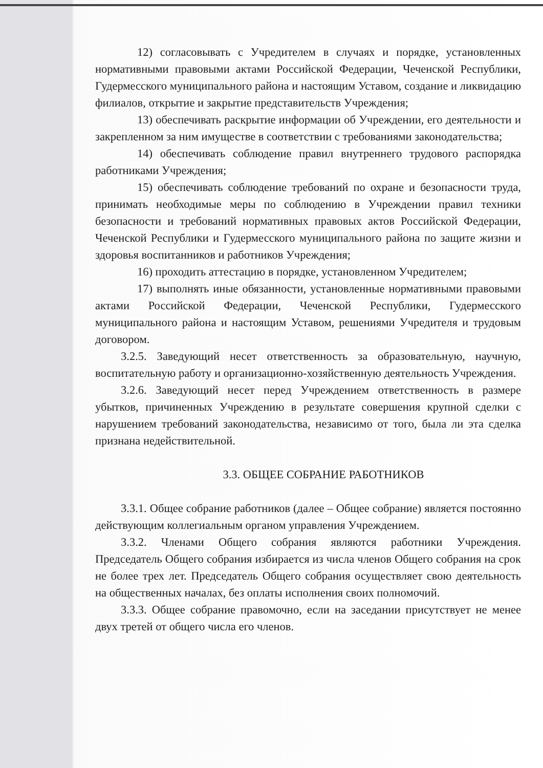12) согласовывать с Учредителем в случаях и порядке, установленных нормативными правовыми актами Российской Федерации, Чеченской Республики, Гудермесского муниципального района и настоящим Уставом, создание и ликвидацию филиалов, открытие и закрытие представительств Учреждения;
13) обеспечивать раскрытие информации об Учреждении, его деятельности и закрепленном за ним имуществе в соответствии с требованиями законодательства;
14) обеспечивать соблюдение правил внутреннего трудового распорядка работниками Учреждения;
15) обеспечивать соблюдение требований по охране и безопасности труда, принимать необходимые меры по соблюдению в Учреждении правил техники безопасности и требований нормативных правовых актов Российской Федерации, Чеченской Республики и Гудермесского муниципального района по защите жизни и здоровья воспитанников и работников Учреждения;
16) проходить аттестацию в порядке, установленном Учредителем;
17) выполнять иные обязанности, установленные нормативными правовыми актами Российской Федерации, Чеченской Республики, Гудермесского муниципального района и настоящим Уставом, решениями Учредителя и трудовым договором.
3.2.5. Заведующий несет ответственность за образовательную, научную, воспитательную работу и организационно-хозяйственную деятельность Учреждения.
3.2.6. Заведующий несет перед Учреждением ответственность в размере убытков, причиненных Учреждению в результате совершения крупной сделки с нарушением требований законодательства, независимо от того, была ли эта сделка признана недействительной.
3.3. ОБЩЕЕ СОБРАНИЕ РАБОТНИКОВ
3.3.1. Общее собрание работников (далее – Общее собрание) является постоянно действующим коллегиальным органом управления Учреждением.
3.3.2. Членами Общего собрания являются работники Учреждения. Председатель Общего собрания избирается из числа членов Общего собрания на срок не более трех лет. Председатель Общего собрания осуществляет свою деятельность на общественных началах, без оплаты исполнения своих полномочий.
3.3.3. Общее собрание правомочно, если на заседании присутствует не менее двух третей от общего числа его членов.